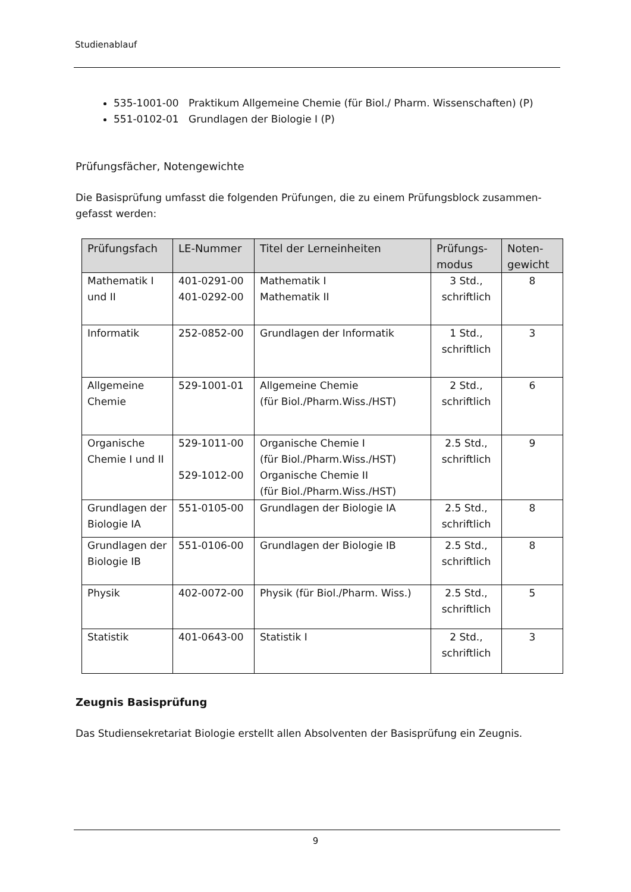Studienablauf
535-1001-00 Praktikum Allgemeine Chemie (für Biol./ Pharm. Wissenschaften) (P)
551-0102-01 Grundlagen der Biologie I (P)
Prüfungsfächer, Notengewichte
Die Basisprüfung umfasst die folgenden Prüfungen, die zu einem Prüfungsblock zusammen-gefasst werden:
| Prüfungsfach | LE-Nummer | Titel der Lerneinheiten | Prüfungs-modus | Noten-gewicht |
| --- | --- | --- | --- | --- |
| Mathematik I und II | 401-0291-00 401-0292-00 | Mathematik I Mathematik II | 3 Std., schriftlich | 8 |
| Informatik | 252-0852-00 | Grundlagen der Informatik | 1 Std., schriftlich | 3 |
| Allgemeine Chemie | 529-1001-01 | Allgemeine Chemie (für Biol./Pharm.Wiss./HST) | 2 Std., schriftlich | 6 |
| Organische Chemie I und II | 529-1011-00 529-1012-00 | Organische Chemie I (für Biol./Pharm.Wiss./HST) Organische Chemie II (für Biol./Pharm.Wiss./HST) | 2.5 Std., schriftlich | 9 |
| Grundlagen der Biologie IA | 551-0105-00 | Grundlagen der Biologie IA | 2.5 Std., schriftlich | 8 |
| Grundlagen der Biologie IB | 551-0106-00 | Grundlagen der Biologie IB | 2.5 Std., schriftlich | 8 |
| Physik | 402-0072-00 | Physik (für Biol./Pharm. Wiss.) | 2.5 Std., schriftlich | 5 |
| Statistik | 401-0643-00 | Statistik I | 2 Std., schriftlich | 3 |
Zeugnis Basisprüfung
Das Studiensekretariat Biologie erstellt allen Absolventen der Basisprüfung ein Zeugnis.
9